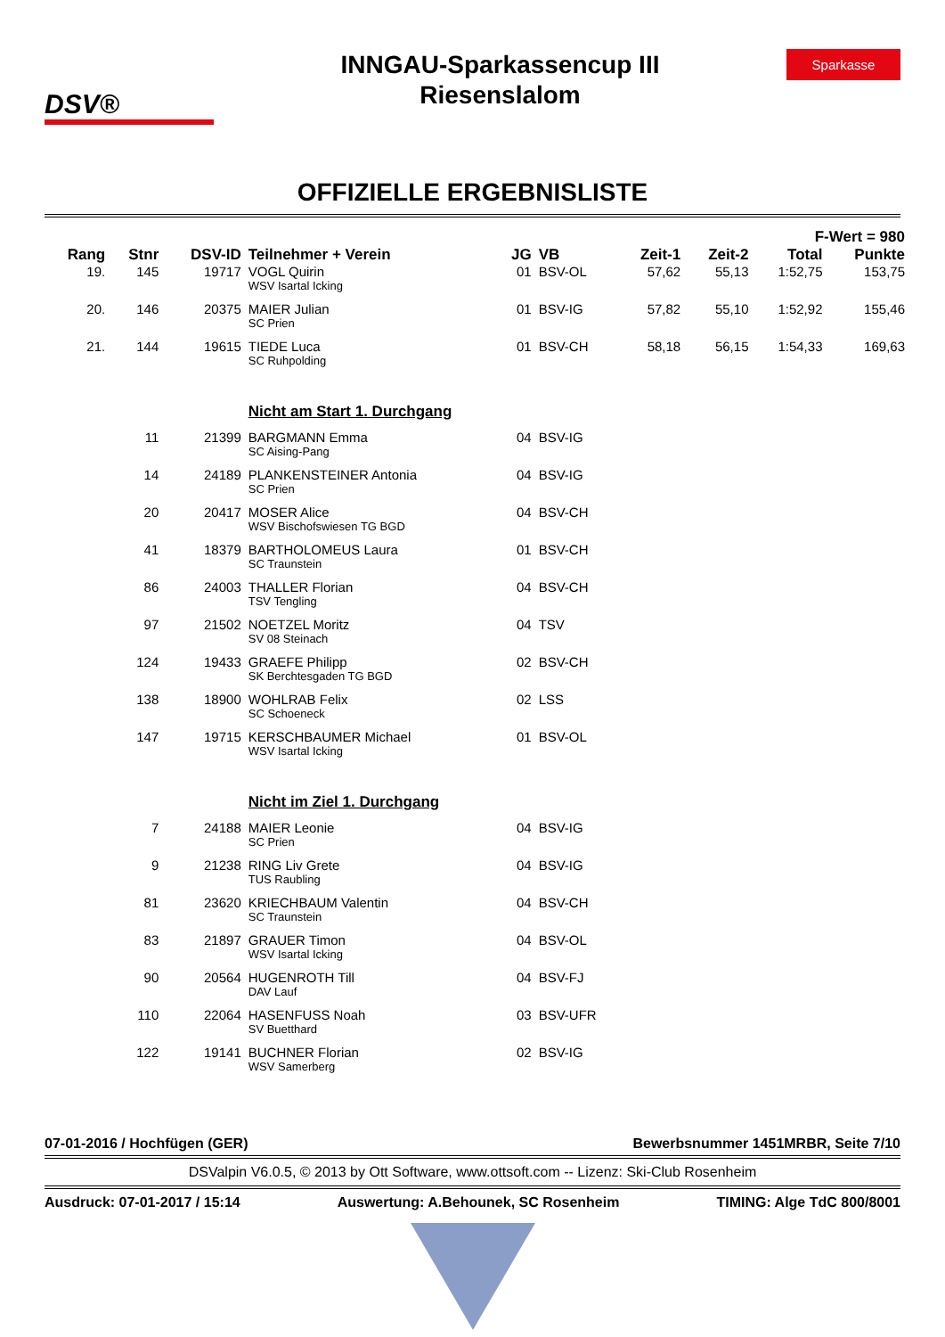DSV®
INNGAU-Sparkassencup III
Riesenslalom
Sparkasse
OFFIZIELLE ERGEBNISLISTE
| F-Wert = 980 | | | | | | | | | |
| --- | --- | --- | --- | --- | --- | --- | --- | --- | --- |
| Rang | Stnr | DSV-ID | Teilnehmer + Verein | JG | VB | Zeit-1 | Zeit-2 | Total | Punkte |
| 19. | 145 | 19717 | VOGL Quirin | 01 | BSV-OL | 57,62 | 55,13 | 1:52,75 | 153,75 |
| | | | WSV Isartal Icking | | | | | | |
| 20. | 146 | 20375 | MAIER Julian | 01 | BSV-IG | 57,82 | 55,10 | 1:52,92 | 155,46 |
| | | | SC Prien | | | | | | |
| 21. | 144 | 19615 | TIEDE Luca | 01 | BSV-CH | 58,18 | 56,15 | 1:54,33 | 169,63 |
| | | | SC Ruhpolding | | | | | | |
| | | | Nicht am Start 1. Durchgang | | | | | | |
| | 11 | 21399 | BARGMANN Emma | 04 | BSV-IG | | | | |
| | | | SC Aising-Pang | | | | | | |
| | 14 | 24189 | PLANKENSTEINER Antonia | 04 | BSV-IG | | | | |
| | | | SC Prien | | | | | | |
| | 20 | 20417 | MOSER Alice | 04 | BSV-CH | | | | |
| | | | WSV Bischofswiesen TG BGD | | | | | | |
| | 41 | 18379 | BARTHOLOMEUS Laura | 01 | BSV-CH | | | | |
| | | | SC Traunstein | | | | | | |
| | 86 | 24003 | THALLER Florian | 04 | BSV-CH | | | | |
| | | | TSV Tengling | | | | | | |
| | 97 | 21502 | NOETZEL Moritz | 04 | TSV | | | | |
| | | | SV 08 Steinach | | | | | | |
| | 124 | 19433 | GRAEFE Philipp | 02 | BSV-CH | | | | |
| | | | SK Berchtesgaden TG BGD | | | | | | |
| | 138 | 18900 | WOHLRAB Felix | 02 | LSS | | | | |
| | | | SC Schoeneck | | | | | | |
| | 147 | 19715 | KERSCHBAUMER Michael | 01 | BSV-OL | | | | |
| | | | WSV Isartal Icking | | | | | | |
| | | | Nicht im Ziel 1. Durchgang | | | | | | |
| | 7 | 24188 | MAIER Leonie | 04 | BSV-IG | | | | |
| | | | SC Prien | | | | | | |
| | 9 | 21238 | RING Liv Grete | 04 | BSV-IG | | | | |
| | | | TUS Raubling | | | | | | |
| | 81 | 23620 | KRIECHBAUM Valentin | 04 | BSV-CH | | | | |
| | | | SC Traunstein | | | | | | |
| | 83 | 21897 | GRAUER Timon | 04 | BSV-OL | | | | |
| | | | WSV Isartal Icking | | | | | | |
| | 90 | 20564 | HUGENROTH Till | 04 | BSV-FJ | | | | |
| | | | DAV Lauf | | | | | | |
| | 110 | 22064 | HASENFUSS Noah | 03 | BSV-UFR | | | | |
| | | | SV Buetthard | | | | | | |
| | 122 | 19141 | BUCHNER Florian | 02 | BSV-IG | | | | |
| | | | WSV Samerberg | | | | | | |
07-01-2016 / Hochfügen (GER) Bewerbsnummer 1451MRBR, Seite 7/10
DSValpin V6.0.5, © 2013 by Ott Software, www.ottsoft.com -- Lizenz: Ski-Club Rosenheim
Ausdruck: 07-01-2017 / 15:14 Auswertung: A.Behounek, SC Rosenheim TIMING: Alge TdC 800/8001